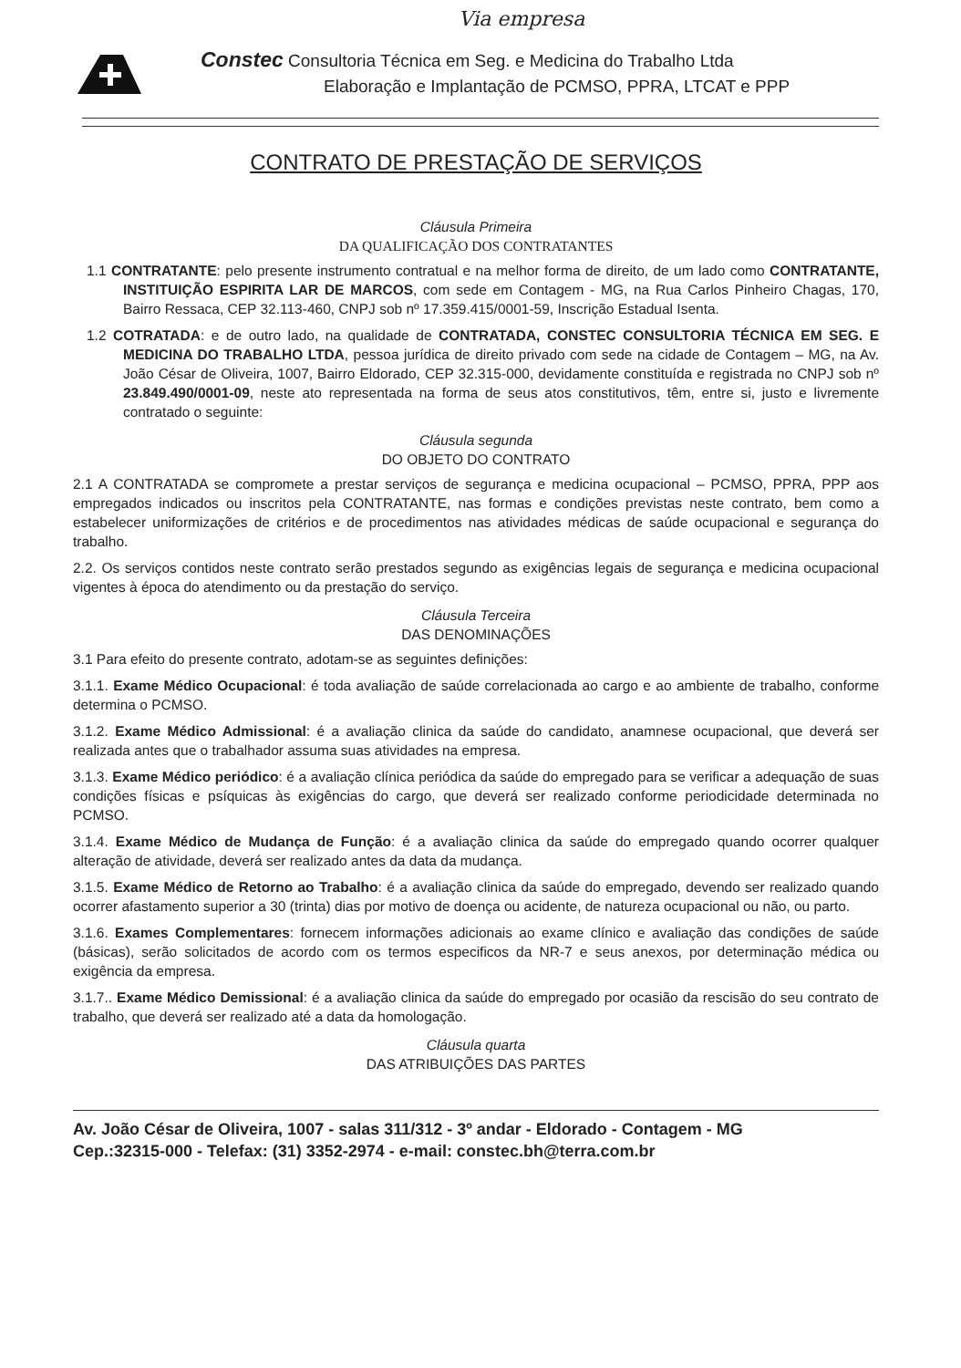Via empresa
Constec Consultoria Técnica em Seg. e Medicina do Trabalho Ltda
Elaboração e Implantação de PCMSO, PPRA, LTCAT e PPP
CONTRATO DE PRESTAÇÃO DE SERVIÇOS
Cláusula Primeira
DA QUALIFICAÇÃO DOS CONTRATANTES
1.1 CONTRATANTE: pelo presente instrumento contratual e na melhor forma de direito, de um lado como CONTRATANTE, INSTITUIÇÃO ESPIRITA LAR DE MARCOS, com sede em Contagem - MG, na Rua Carlos Pinheiro Chagas, 170, Bairro Ressaca, CEP 32.113-460, CNPJ sob nº 17.359.415/0001-59, Inscrição Estadual Isenta.
1.2 COTRATADA: e de outro lado, na qualidade de CONTRATADA, CONSTEC CONSULTORIA TÉCNICA EM SEG. E MEDICINA DO TRABALHO LTDA, pessoa jurídica de direito privado com sede na cidade de Contagem – MG, na Av. João César de Oliveira, 1007, Bairro Eldorado, CEP 32.315-000, devidamente constituída e registrada no CNPJ sob nº 23.849.490/0001-09, neste ato representada na forma de seus atos constitutivos, têm, entre si, justo e livremente contratado o seguinte:
Cláusula segunda
DO OBJETO DO CONTRATO
2.1 A CONTRATADA se compromete a prestar serviços de segurança e medicina ocupacional – PCMSO, PPRA, PPP aos empregados indicados ou inscritos pela CONTRATANTE, nas formas e condições previstas neste contrato, bem como a estabelecer uniformizações de critérios e de procedimentos nas atividades médicas de saúde ocupacional e segurança do trabalho.
2.2. Os serviços contidos neste contrato serão prestados segundo as exigências legais de segurança e medicina ocupacional vigentes à época do atendimento ou da prestação do serviço.
Cláusula Terceira
DAS DENOMINAÇÕES
3.1 Para efeito do presente contrato, adotam-se as seguintes definições:
3.1.1. Exame Médico Ocupacional: é toda avaliação de saúde correlacionada ao cargo e ao ambiente de trabalho, conforme determina o PCMSO.
3.1.2. Exame Médico Admissional: é a avaliação clinica da saúde do candidato, anamnese ocupacional, que deverá ser realizada antes que o trabalhador assuma suas atividades na empresa.
3.1.3. Exame Médico periódico: é a avaliação clínica periódica da saúde do empregado para se verificar a adequação de suas condições físicas e psíquicas às exigências do cargo, que deverá ser realizado conforme periodicidade determinada no PCMSO.
3.1.4. Exame Médico de Mudança de Função: é a avaliação clinica da saúde do empregado quando ocorrer qualquer alteração de atividade, deverá ser realizado antes da data da mudança.
3.1.5. Exame Médico de Retorno ao Trabalho: é a avaliação clinica da saúde do empregado, devendo ser realizado quando ocorrer afastamento superior a 30 (trinta) dias por motivo de doença ou acidente, de natureza ocupacional ou não, ou parto.
3.1.6. Exames Complementares: fornecem informações adicionais ao exame clínico e avaliação das condições de saúde (básicas), serão solicitados de acordo com os termos especificos da NR-7 e seus anexos, por determinação médica ou exigência da empresa.
3.1.7.. Exame Médico Demissional: é a avaliação clinica da saúde do empregado por ocasião da rescisão do seu contrato de trabalho, que deverá ser realizado até a data da homologação.
Cláusula quarta
DAS ATRIBUIÇÕES DAS PARTES
Av. João César de Oliveira, 1007 - salas 311/312 - 3º andar - Eldorado - Contagem - MG
Cep.:32315-000 - Telefax: (31) 3352-2974 - e-mail: constec.bh@terra.com.br